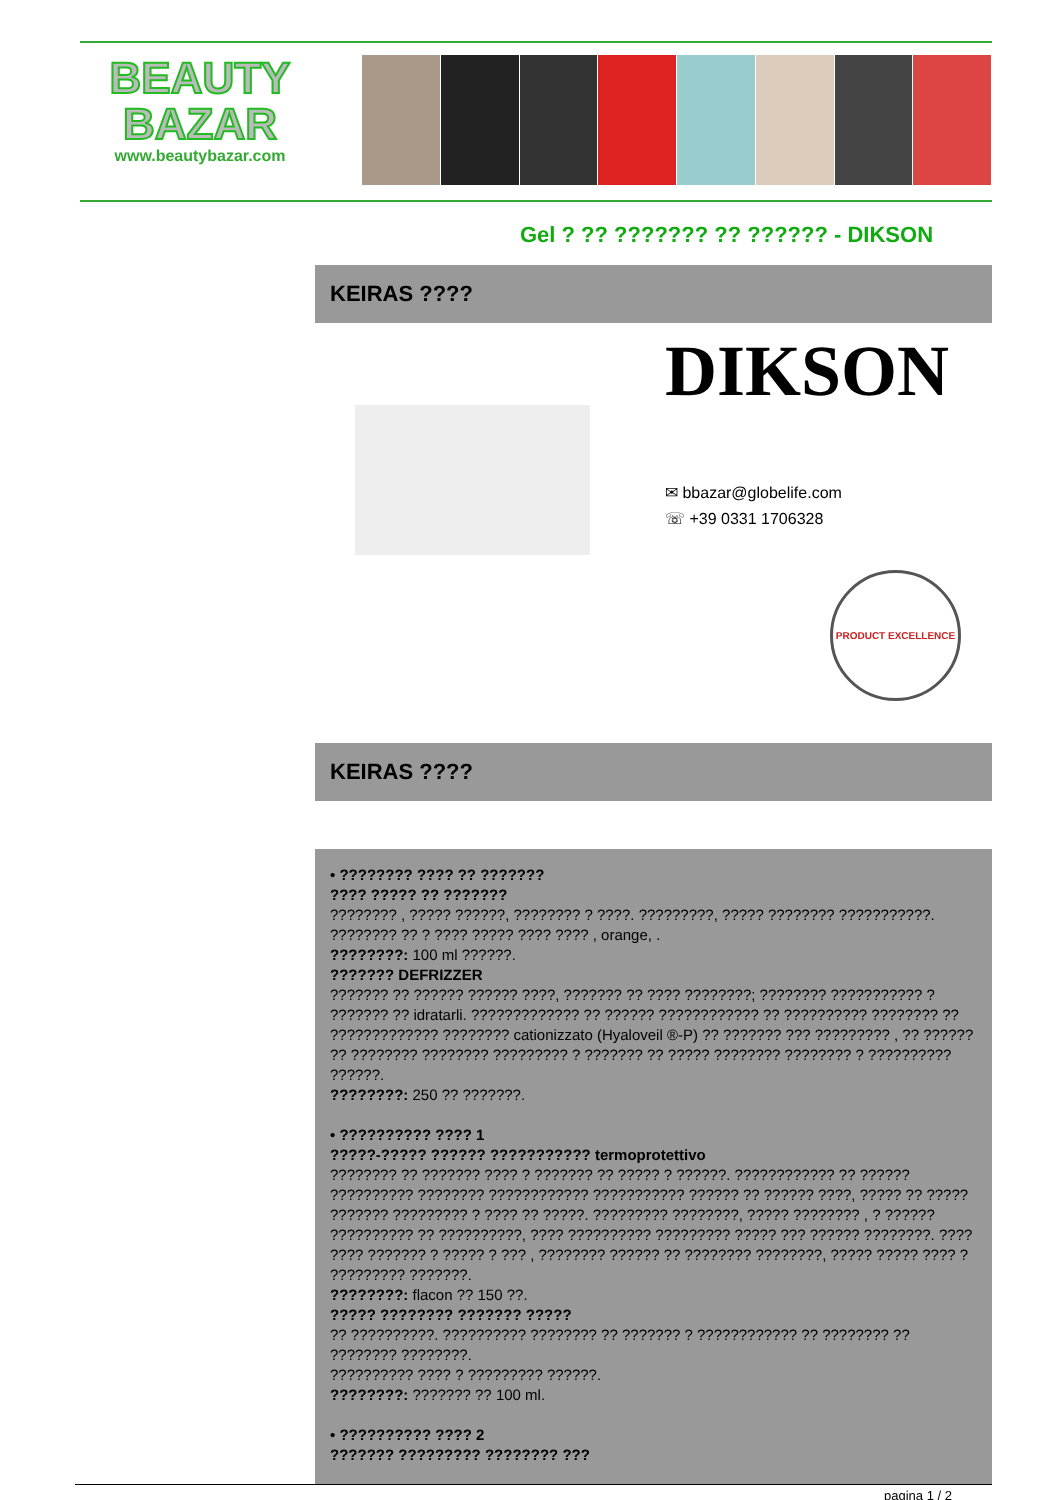BEAUTY
BAZAR
www.beautybazar.com
Gel ? ?? ??????? ?? ?????? - DIKSON
KEIRAS ????
DIKSON
✉ bbazar@globelife.com
☏ +39 0331 1706328
PRODUCT EXCELLENCE
KEIRAS ????
• ???????? ???? ?? ???????
???? ????? ?? ???????
???????? , ????? ??????, ???????? ? ????. ?????????, ????? ???????? ???????????. ???????? ?? ? ???? ????? ???? ???? , orange, .
????????: 100 ml ??????.
??????? DEFRIZZER
??????? ?? ?????? ?????? ????, ??????? ?? ???? ????????; ???????? ??????????? ? ??????? ?? idratarli. ????????????? ?? ?????? ???????????? ?? ?????????? ???????? ?? ????????????? ???????? cationizzato (Hyaloveil ®-P) ?? ??????? ??? ????????? , ?? ?????? ?? ???????? ???????? ????????? ? ??????? ?? ????? ???????? ???????? ? ?????????? ??????.
????????: 250 ?? ???????.
• ?????????? ???? 1
?????-????? ?????? ??????????? termoprotettivo
???????? ?? ??????? ???? ? ??????? ?? ????? ? ??????. ???????????? ?? ?????? ?????????? ???????? ???????????? ??????????? ?????? ?? ?????? ????, ????? ?? ????? ??????? ????????? ? ???? ?? ?????. ????????? ????????, ????? ???????? , ? ?????? ?????????? ?? ??????????, ???? ?????????? ????????? ????? ??? ?????? ????????. ???? ???? ??????? ? ????? ? ??? , ???????? ?????? ?? ???????? ????????, ????? ????? ???? ? ????????? ???????.
????????: flacon ?? 150 ??.
????? ???????? ??????? ?????
?? ??????????. ?????????? ???????? ?? ??????? ? ???????????? ?? ???????? ?? ???????? ????????.
?????????? ???? ? ????????? ??????.
????????: ??????? ?? 100 ml.
• ?????????? ???? 2
??????? ????????? ???????? ???
pagina 1 / 2